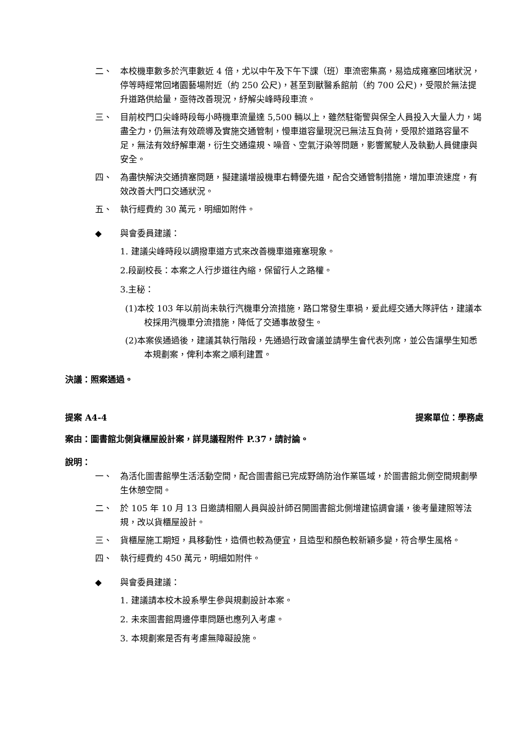二、 本校機車數多於汽車數近 4 倍，尤以中午及下午下課（班）車流密集高，易造成雍塞回堵狀況，停等時經常回堵園藝場附近（約 250 公尺)，甚至到獸醫系館前（約 700 公尺)，受限於無法提升道路供給量，亟待改善現況，紓解尖峰時段車流。
三、 目前校門口尖峰時段每小時機車流量達 5,500 輛以上，雖然駐衛警與保全人員投入大量人力，竭盡全力，仍無法有效疏導及實施交通管制，慢車道容量現況已無法互負荷，受限於道路容量不足，無法有效紓解車潮，衍生交通違規、噪音、空氣汙染等問題，影響駕駛人及執勤人員健康與安全。
四、 為盡快解決交通擠塞問題，擬建議增設機車右轉優先道，配合交通管制措施，增加車流速度，有效改善大門口交通狀況。
五、 執行經費約 30 萬元，明細如附件。
◆ 與會委員建議：
1. 建議尖峰時段以調撥車道方式來改善機車道雍塞現象。
2.段副校長：本案之人行步道往內縮，保留行人之路權。
3.主秘：
(1)本校 103 年以前尚未執行汽機車分流措施，路口常發生車禍，爰此經交通大隊評估，建議本校採用汽機車分流措施，降低了交通事故發生。
(2)本案俟通過後，建議其執行階段，先通過行政會議並請學生會代表列席，並公告讓學生知悉本規劃案，俾利本案之順利建置。
決議：照案通過。
提案 A4-4 提案單位：學務處
案由：圖書館北側貨櫃屋設計案，詳見議程附件 P.37，請討論。
說明：
一、 為活化圖書館學生活活動空間，配合圖書館已完成野鴿防治作業區域，於圖書館北側空間規劃學生休憩空間。
二、 於 105 年 10 月 13 日邀請相關人員與設計師召開圖書館北側增建協調會議，後考量建照等法規，改以貨櫃屋設計。
三、 貨櫃屋施工期短，具移動性，造價也較為便宜，且造型和顏色較新穎多變，符合學生風格。
四、 執行經費約 450 萬元，明細如附件。
◆ 與會委員建議：
1. 建議請本校木設系學生參與規劃設計本案。
2. 未來圖書館周邊停車問題也應列入考慮。
3. 本規劃案是否有考慮無障礙設施。